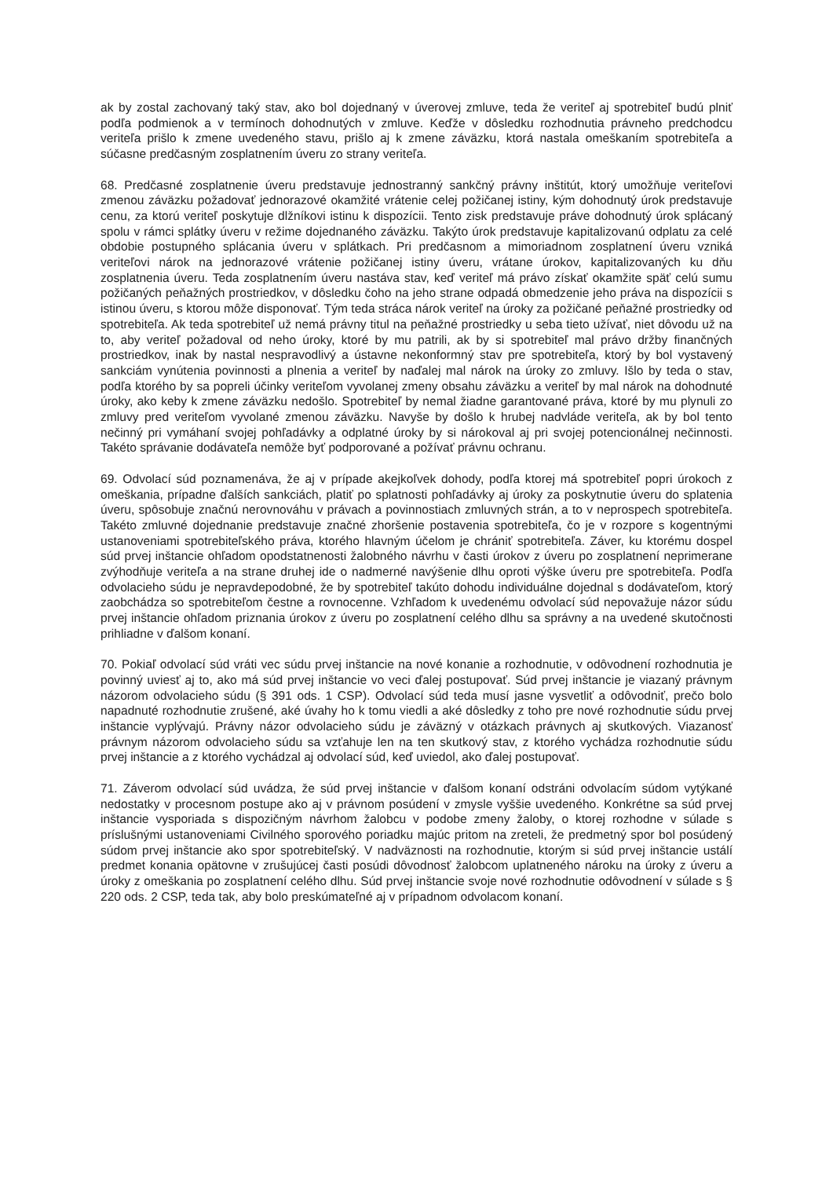ak by zostal zachovaný taký stav, ako bol dojednaný v úverovej zmluve, teda že veriteľ aj spotrebiteľ budú plniť podľa podmienok a v termínoch dohodnutých v zmluve. Keďže v dôsledku rozhodnutia právneho predchodcu veriteľa prišlo k zmene uvedeného stavu, prišlo aj k zmene záväzku, ktorá nastala omeškaním spotrebiteľa a súčasne predčasným zosplatnením úveru zo strany veriteľa.
68. Predčasné zosplatnenie úveru predstavuje jednostranný sankčný právny inštitút, ktorý umožňuje veriteľovi zmenou záväzku požadovať jednorazové okamžité vrátenie celej požičanej istiny, kým dohodnutý úrok predstavuje cenu, za ktorú veriteľ poskytuje dlžníkovi istinu k dispozícii. Tento zisk predstavuje práve dohodnutý úrok splácaný spolu v rámci splátky úveru v režime dojednaného záväzku. Takýto úrok predstavuje kapitalizovanú odplatu za celé obdobie postupného splácania úveru v splátkach. Pri predčasnom a mimoriadnom zosplatnení úveru vzniká veriteľovi nárok na jednorazové vrátenie požičanej istiny úveru, vrátane úrokov, kapitalizovaných ku dňu zosplatnenia úveru. Teda zosplatnením úveru nastáva stav, keď veriteľ má právo získať okamžite späť celú sumu požičaných peňažných prostriedkov, v dôsledku čoho na jeho strane odpadá obmedzenie jeho práva na dispozícii s istinou úveru, s ktorou môže disponovať. Tým teda stráca nárok veriteľ na úroky za požičané peňažné prostriedky od spotrebiteľa. Ak teda spotrebiteľ už nemá právny titul na peňažné prostriedky u seba tieto užívať, niet dôvodu už na to, aby veriteľ požadoval od neho úroky, ktoré by mu patrili, ak by si spotrebiteľ mal právo držby finančných prostriedkov, inak by nastal nespravodlivý a ústavne nekonformný stav pre spotrebiteľa, ktorý by bol vystavený sankciám vynútenia povinnosti a plnenia a veriteľ by naďalej mal nárok na úroky zo zmluvy. Išlo by teda o stav, podľa ktorého by sa popreli účinky veriteľom vyvolanej zmeny obsahu záväzku a veriteľ by mal nárok na dohodnuté úroky, ako keby k zmene záväzku nedošlo. Spotrebiteľ by nemal žiadne garantované práva, ktoré by mu plynuli zo zmluvy pred veriteľom vyvolané zmenou záväzku. Navyše by došlo k hrubej nadvláde veriteľa, ak by bol tento nečinný pri vymáhaní svojej pohľadávky a odplatné úroky by si nárokoval aj pri svojej potencionálnej nečinnosti. Takéto správanie dodávateľa nemôže byť podporované a požívať právnu ochranu.
69. Odvolací súd poznamenáva, že aj v prípade akejkoľvek dohody, podľa ktorej má spotrebiteľ popri úrokoch z omeškania, prípadne ďalších sankciách, platiť po splatnosti pohľadávky aj úroky za poskytnutie úveru do splatenia úveru, spôsobuje značnú nerovnováhu v právach a povinnostiach zmluvných strán, a to v neprospech spotrebiteľa. Takéto zmluvné dojednanie predstavuje značné zhoršenie postavenia spotrebiteľa, čo je v rozpore s kogentnými ustanoveniami spotrebiteľského práva, ktorého hlavným účelom je chrániť spotrebiteľa. Záver, ku ktorému dospel súd prvej inštancie ohľadom opodstatnenosti žalobného návrhu v časti úrokov z úveru po zosplatnení neprimerane zvýhodňuje veriteľa a na strane druhej ide o nadmerné navýšenie dlhu oproti výške úveru pre spotrebiteľa. Podľa odvolacieho súdu je nepravdepodobné, že by spotrebiteľ takúto dohodu individuálne dojednal s dodávateľom, ktorý zaobchádza so spotrebiteľom čestne a rovnocenne. Vzhľadom k uvedenému odvolací súd nepovažuje názor súdu prvej inštancie ohľadom priznania úrokov z úveru po zosplatnení celého dlhu sa správny a na uvedené skutočnosti prihliadne v ďalšom konaní.
70. Pokiaľ odvolací súd vráti vec súdu prvej inštancie na nové konanie a rozhodnutie, v odôvodnení rozhodnutia je povinný uviesť aj to, ako má súd prvej inštancie vo veci ďalej postupovať. Súd prvej inštancie je viazaný právnym názorom odvolacieho súdu (§ 391 ods. 1 CSP). Odvolací súd teda musí jasne vysvetliť a odôvodniť, prečo bolo napadnuté rozhodnutie zrušené, aké úvahy ho k tomu viedli a aké dôsledky z toho pre nové rozhodnutie súdu prvej inštancie vyplývajú. Právny názor odvolacieho súdu je záväzný v otázkach právnych aj skutkových. Viazanosť právnym názorom odvolacieho súdu sa vzťahuje len na ten skutkový stav, z ktorého vychádza rozhodnutie súdu prvej inštancie a z ktorého vychádzal aj odvolací súd, keď uviedol, ako ďalej postupovať.
71. Záverom odvolací súd uvádza, že súd prvej inštancie v ďalšom konaní odstráni odvolacím súdom vytýkané nedostatky v procesnom postupe ako aj v právnom posúdení v zmysle vyššie uvedeného. Konkrétne sa súd prvej inštancie vysporiada s dispozičným návrhom žalobcu v podobe zmeny žaloby, o ktorej rozhodne v súlade s príslušnými ustanoveniami Civilného sporového poriadku majúc pritom na zreteli, že predmetný spor bol posúdený súdom prvej inštancie ako spor spotrebiteľský. V nadväznosti na rozhodnutie, ktorým si súd prvej inštancie ustálí predmet konania opätovne v zrušujúcej časti posúdi dôvodnosť žalobcom uplatneného nároku na úroky z úveru a úroky z omeškania po zosplatnení celého dlhu. Súd prvej inštancie svoje nové rozhodnutie odôvodnení v súlade s § 220 ods. 2 CSP, teda tak, aby bolo preskúmateľné aj v prípadnom odvolacom konaní.